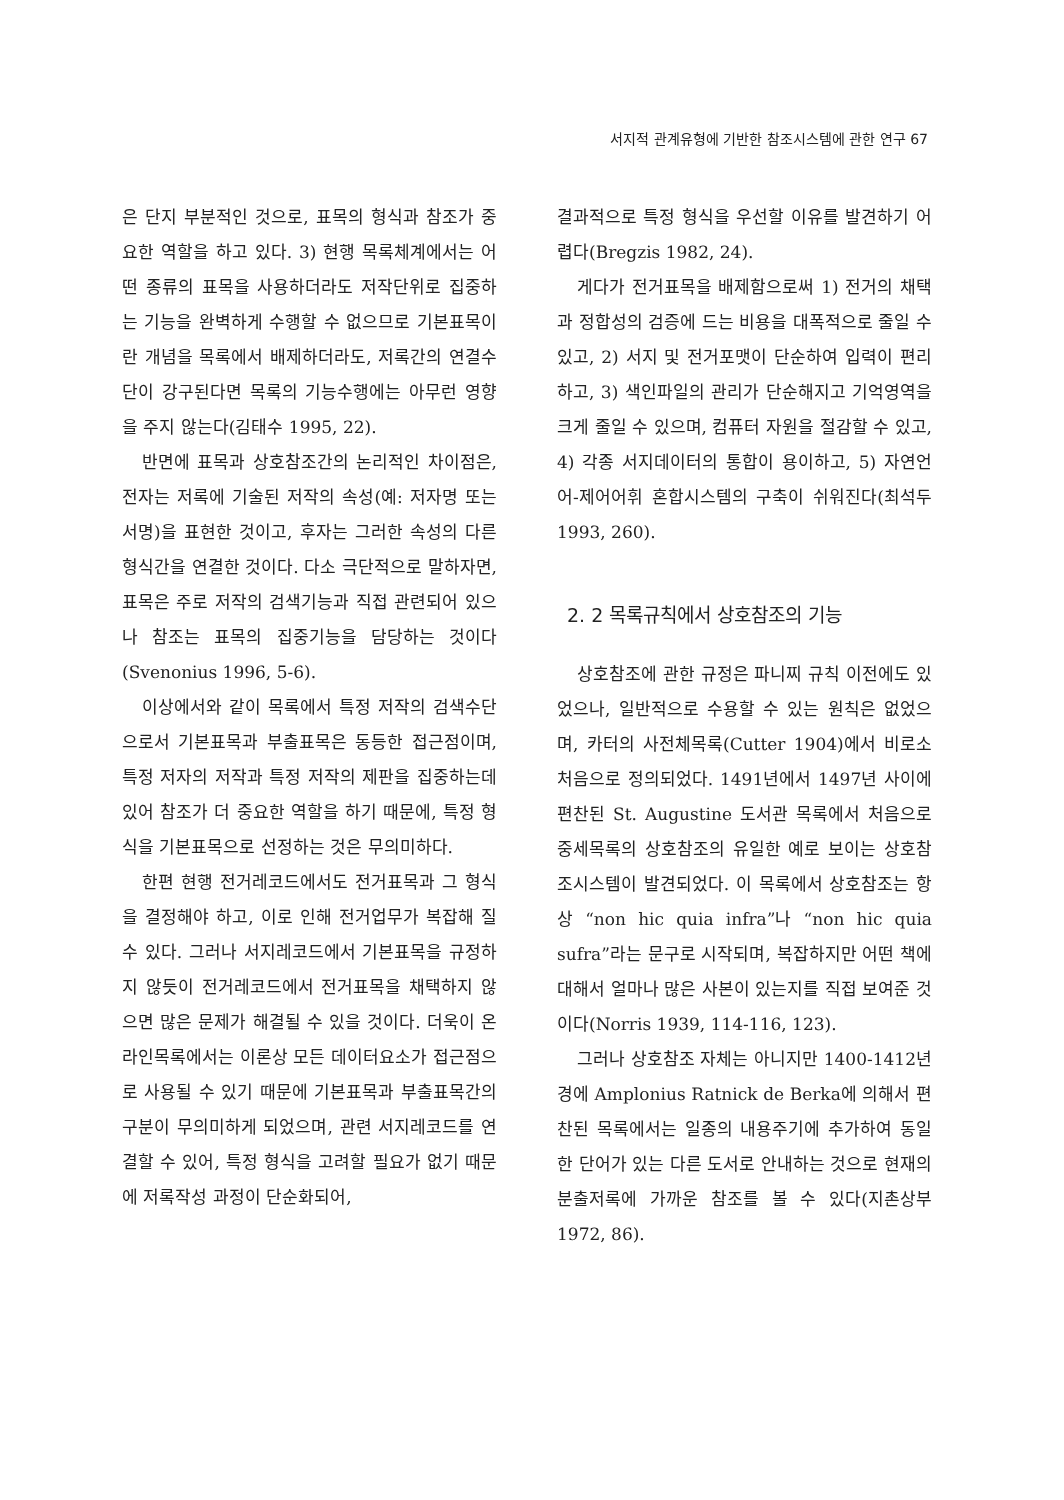서지적 관계유형에 기반한 참조시스템에 관한 연구 67
은 단지 부분적인 것으로, 표목의 형식과 참조가 중요한 역할을 하고 있다. 3) 현행 목록체계에서는 어떤 종류의 표목을 사용하더라도 저작단위로 집중하는 기능을 완벽하게 수행할 수 없으므로 기본표목이란 개념을 목록에서 배제하더라도, 저록간의 연결수단이 강구된다면 목록의 기능수행에는 아무런 영향을 주지 않는다(김태수 1995, 22).
반면에 표목과 상호참조간의 논리적인 차이점은, 전자는 저록에 기술된 저작의 속성(예: 저자명 또는 서명)을 표현한 것이고, 후자는 그러한 속성의 다른 형식간을 연결한 것이다. 다소 극단적으로 말하자면, 표목은 주로 저작의 검색기능과 직접 관련되어 있으나 참조는 표목의 집중기능을 담당하는 것이다 (Svenonius 1996, 5-6).
이상에서와 같이 목록에서 특정 저작의 검색수단으로서 기본표목과 부출표목은 동등한 접근점이며, 특정 저자의 저작과 특정 저작의 제판을 집중하는데 있어 참조가 더 중요한 역할을 하기 때문에, 특정 형식을 기본표목으로 선정하는 것은 무의미하다.
한편 현행 전거레코드에서도 전거표목과 그 형식을 결정해야 하고, 이로 인해 전거업무가 복잡해 질 수 있다. 그러나 서지레코드에서 기본표목을 규정하지 않듯이 전거레코드에서 전거표목을 채택하지 않으면 많은 문제가 해결될 수 있을 것이다. 더욱이 온라인목록에서는 이론상 모든 데이터요소가 접근점으로 사용될 수 있기 때문에 기본표목과 부출표목간의 구분이 무의미하게 되었으며, 관련 서지레코드를 연결할 수 있어, 특정 형식을 고려할 필요가 없기 때문에 저록작성 과정이 단순화되어,
결과적으로 특정 형식을 우선할 이유를 발견하기 어렵다(Bregzis 1982, 24).
게다가 전거표목을 배제함으로써 1) 전거의 채택과 정합성의 검증에 드는 비용을 대폭적으로 줄일 수 있고, 2) 서지 및 전거포맷이 단순하여 입력이 편리하고, 3) 색인파일의 관리가 단순해지고 기억영역을 크게 줄일 수 있으며, 컴퓨터 자원을 절감할 수 있고, 4) 각종 서지데이터의 통합이 용이하고, 5) 자연언어-제어어휘 혼합시스템의 구축이 쉬워진다(최석두 1993, 260).
2. 2 목록규칙에서 상호참조의 기능
상호참조에 관한 규정은 파니찌 규칙 이전에도 있었으나, 일반적으로 수용할 수 있는 원칙은 없었으며, 카터의 사전체목록(Cutter 1904)에서 비로소 처음으로 정의되었다. 1491년에서 1497년 사이에 편찬된 St. Augustine 도서관 목록에서 처음으로 중세목록의 상호참조의 유일한 예로 보이는 상호참조시스템이 발견되었다. 이 목록에서 상호참조는 항상 “non hic quia infra”나 “non hic quia sufra”라는 문구로 시작되며, 복잡하지만 어떤 책에 대해서 얼마나 많은 사본이 있는지를 직접 보여준 것이다(Norris 1939, 114-116, 123).
그러나 상호참조 자체는 아니지만 1400-1412년 경에 Amplonius Ratnick de Berka에 의해서 편찬된 목록에서는 일종의 내용주기에 추가하여 동일한 단어가 있는 다른 도서로 안내하는 것으로 현재의 분출저록에 가까운 참조를 볼 수 있다(지촌상부 1972, 86).